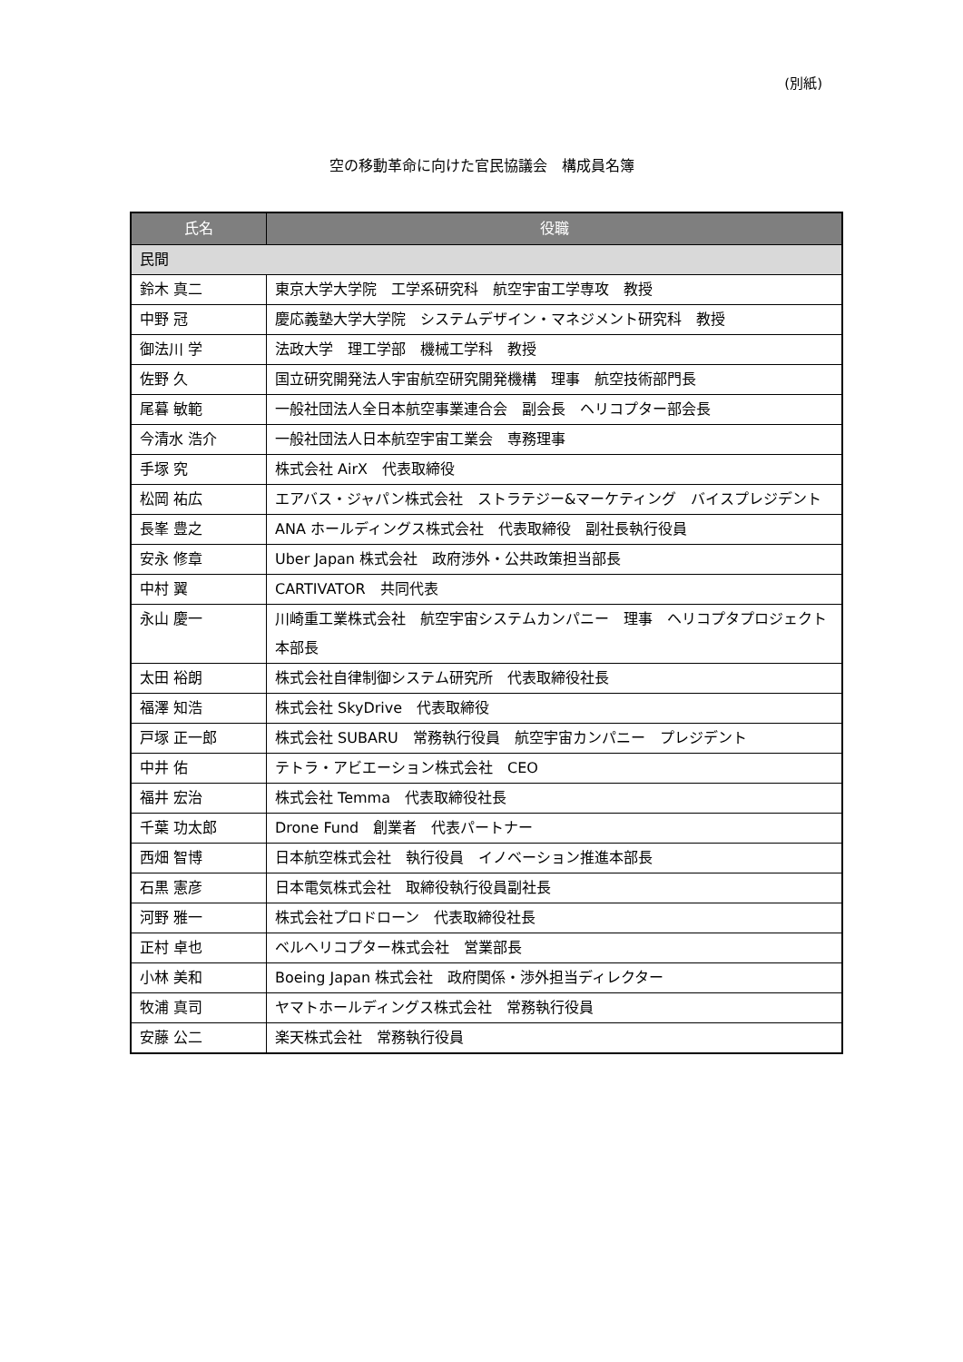(別紙)
空の移動革命に向けた官民協議会　構成員名簿
| 氏名 | 役職 |
| --- | --- |
| 民間 | |
| 鈴木 真二 | 東京大学大学院 工学系研究科 航空宇宙工学専攻 教授 |
| 中野 冠 | 慶応義塾大学大学院 システムデザイン・マネジメント研究科 教授 |
| 御法川 学 | 法政大学 理工学部 機械工学科 教授 |
| 佐野 久 | 国立研究開発法人宇宙航空研究開発機構 理事 航空技術部門長 |
| 尾暮 敏範 | 一般社団法人全日本航空事業連合会 副会長 ヘリコプター部会長 |
| 今清水 浩介 | 一般社団法人日本航空宇宙工業会 専務理事 |
| 手塚 究 | 株式会社 AirX 代表取締役 |
| 松岡 祐広 | エアバス・ジャパン株式会社 ストラテジー&マーケティング バイスプレジデント |
| 長峯 豊之 | ANA ホールディングス株式会社 代表取締役 副社長執行役員 |
| 安永 修章 | Uber Japan 株式会社 政府渉外・公共政策担当部長 |
| 中村 翼 | CARTIVATOR 共同代表 |
| 永山 慶一 | 川崎重工業株式会社 航空宇宙システムカンパニー 理事 ヘリコプタプロジェクト 本部長 |
| 太田 裕朗 | 株式会社自律制御システム研究所 代表取締役社長 |
| 福澤 知浩 | 株式会社 SkyDrive 代表取締役 |
| 戸塚 正一郎 | 株式会社 SUBARU 常務執行役員 航空宇宙カンパニー プレジデント |
| 中井 佑 | テトラ・アビエーション株式会社 CEO |
| 福井 宏治 | 株式会社 Temma 代表取締役社長 |
| 千葉 功太郎 | Drone Fund 創業者 代表パートナー |
| 西畑 智博 | 日本航空株式会社 執行役員 イノベーション推進本部長 |
| 石黒 憲彦 | 日本電気株式会社 取締役執行役員副社長 |
| 河野 雅一 | 株式会社プロドローン 代表取締役社長 |
| 正村 卓也 | ベルヘリコプター株式会社 営業部長 |
| 小林 美和 | Boeing Japan 株式会社 政府関係・渉外担当ディレクター |
| 牧浦 真司 | ヤマトホールディングス株式会社 常務執行役員 |
| 安藤 公二 | 楽天株式会社 常務執行役員 |